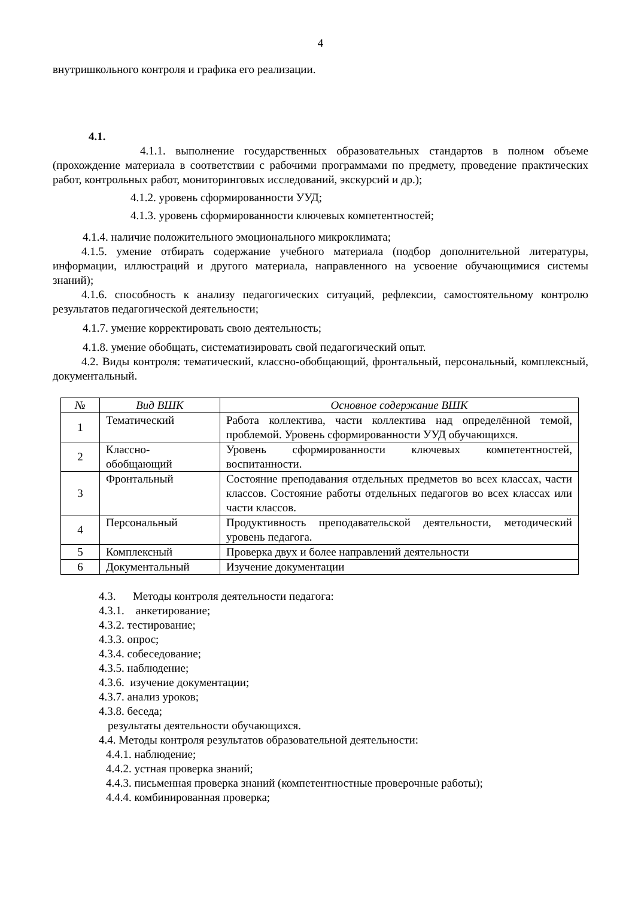4
внутришкольного контроля и графика его реализации.
4.1.
4.1.1. выполнение государственных образовательных стандартов в полном объеме (прохождение материала в соответствии с рабочими программами по предмету, проведение практических работ, контрольных работ, мониторинговых исследований, экскурсий и др.);
4.1.2. уровень сформированности УУД;
4.1.3. уровень сформированности ключевых компетентностей;
4.1.4. наличие положительного эмоционального микроклимата;
4.1.5. умение отбирать содержание учебного материала (подбор дополнительной литературы, информации, иллюстраций и другого материала, направленного на усвоение обучающимися системы знаний);
4.1.6. способность к анализу педагогических ситуаций, рефлексии, самостоятельному контролю результатов педагогической деятельности;
4.1.7. умение корректировать свою деятельность;
4.1.8. умение обобщать, систематизировать свой педагогический опыт.
4.2. Виды контроля: тематический, классно-обобщающий, фронтальный, персональный, комплексный, документальный.
| № | Вид ВШК | Основное содержание ВШК |
| --- | --- | --- |
| 1 | Тематический | Работа коллектива, части коллектива над определённой темой, проблемой. Уровень сформированности УУД обучающихся. |
| 2 | Классно- обобщающий | Уровень сформированности ключевых компетентностей, воспитанности. |
| 3 | Фронтальный | Состояние преподавания отдельных предметов во всех классах, части классов. Состояние работы отдельных педагогов во всех классах или части классов. |
| 4 | Персональный | Продуктивность преподавательской деятельности, методический уровень педагога. |
| 5 | Комплексный | Проверка двух и более направлений деятельности |
| 6 | Документальный | Изучение документации |
4.3. Методы контроля деятельности педагога:
4.3.1. анкетирование;
4.3.2. тестирование;
4.3.3. опрос;
4.3.4. собеседование;
4.3.5. наблюдение;
4.3.6. изучение документации;
4.3.7. анализ уроков;
4.3.8. беседа;
результаты деятельности обучающихся.
4.4. Методы контроля результатов образовательной деятельности:
4.4.1. наблюдение;
4.4.2. устная проверка знаний;
4.4.3. письменная проверка знаний (компетентностные проверочные работы);
4.4.4. комбинированная проверка;